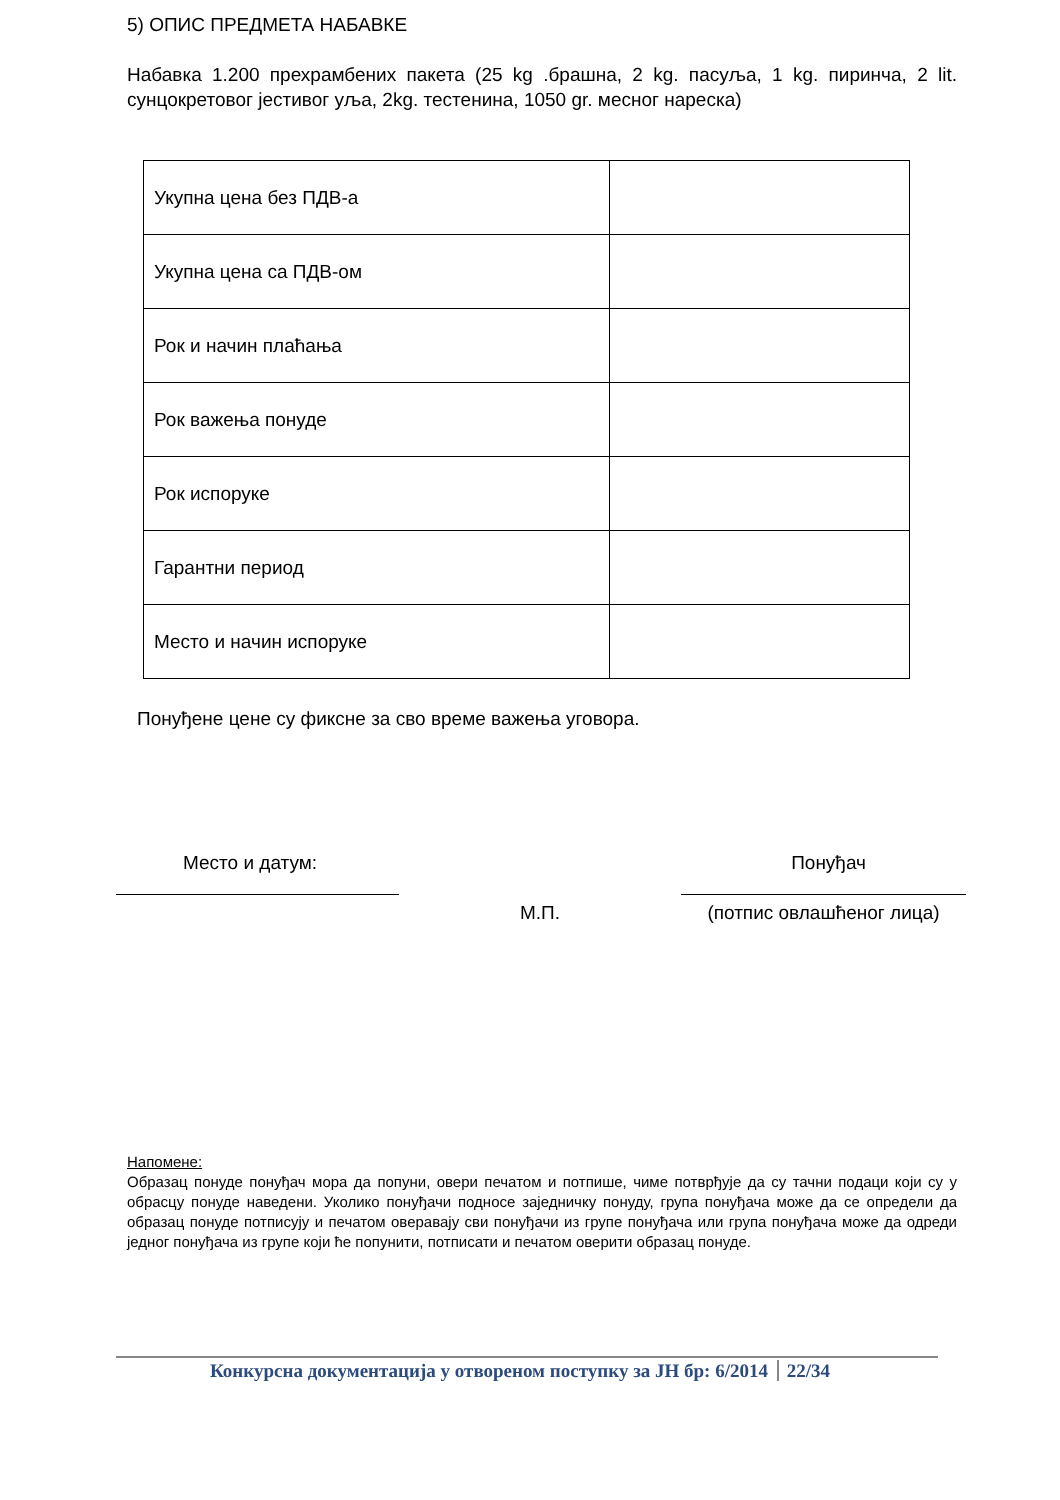5) ОПИС ПРЕДМЕТА НАБАВКЕ
Набавка 1.200 прехрамбених пакета (25 kg .брашна, 2 kg. пасуља, 1 kg. пиринча, 2 lit. сунцокретовог јестивог уља, 2kg. тестенина, 1050 gr. месног нареска)
| Укупна цена без ПДВ-а | |
| Укупна цена са ПДВ-ом | |
| Рок и начин плаћања | |
| Рок важења понуде | |
| Рок испоруке | |
| Гарантни период | |
| Место и начин испоруке | |
Понуђене цене су фиксне за сво време важења уговора.
Место и датум: Понуђач
М.П. (потпис овлашћеног лица)
Напомене:
Образац понуде понуђач мора да попуни, овери печатом и потпише, чиме потврђује да су тачни подаци који су у обрасцу понуде наведени. Уколико понуђачи подносе заједничку понуду, група понуђача може да се определи да образац понуде потписују и печатом оверавају сви понуђачи из групе понуђача или група понуђача може да одреди једног понуђача из групе који ће попунити, потписати и печатом оверити образац понуде.
Конкурсна документација у отвореном поступку за ЈН бр: 6/2014 22/34